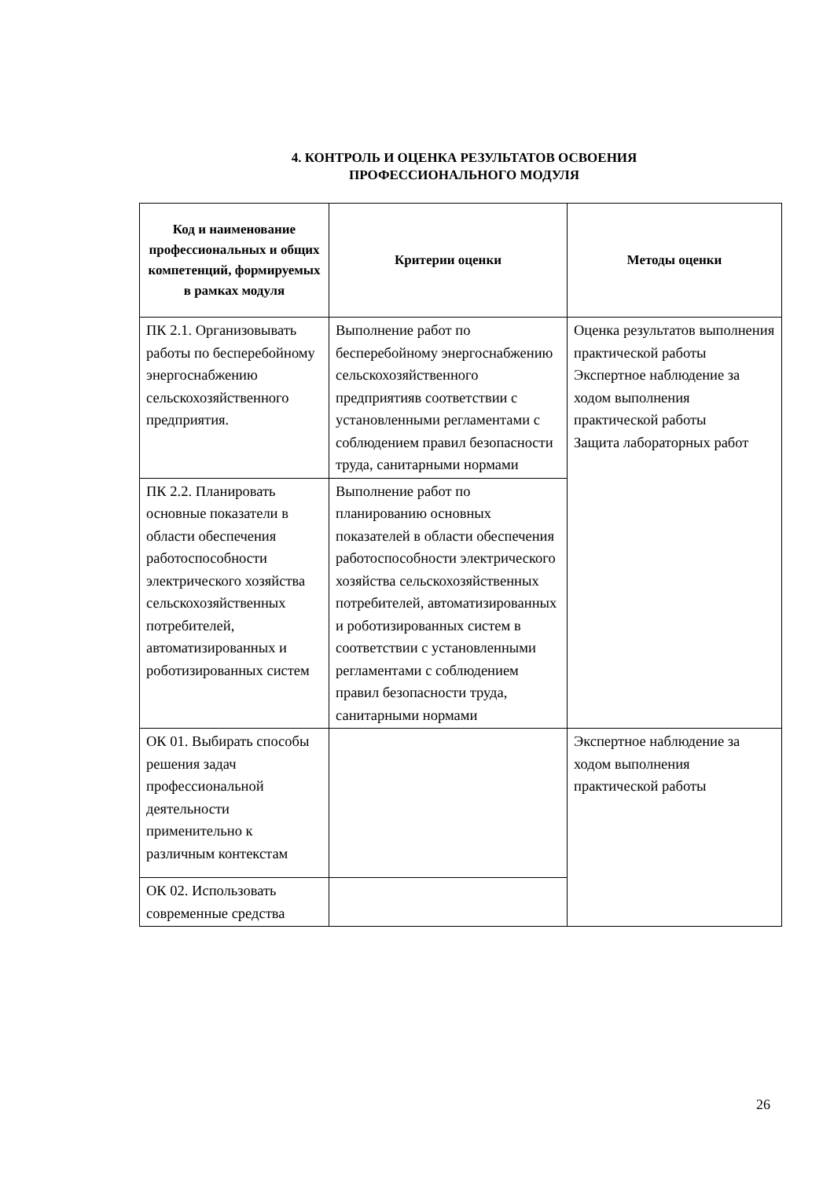4. КОНТРОЛЬ И ОЦЕНКА РЕЗУЛЬТАТОВ ОСВОЕНИЯ
ПРОФЕССИОНАЛЬНОГО МОДУЛЯ
| Код и наименование профессиональных и общих компетенций, формируемых в рамках модуля | Критерии оценки | Методы оценки |
| --- | --- | --- |
| ПК 2.1. Организовывать работы по бесперебойному энергоснабжению сельскохозяйственного предприятия. | Выполнение работ по бесперебойному энергоснабжению сельскохозяйственного предприятияв соответствии с установленными регламентами с соблюдением правил безопасности труда, санитарными нормами | Оценка результатов выполнения практической работы Экспертное наблюдение за ходом выполнения практической работы Защита лабораторных работ |
| ПК 2.2. Планировать основные показатели в области обеспечения работоспособности электрического хозяйства сельскохозяйственных потребителей, автоматизированных и роботизированных систем | Выполнение работ по планированию основных показателей в области обеспечения работоспособности электрического хозяйства сельскохозяйственных потребителей, автоматизированных и роботизированных систем в соответствии с установленными регламентами с соблюдением правил безопасности труда, санитарными нормами | |
| ОК 01. Выбирать способы решения задач профессиональной деятельности применительно к различным контекстам | | Экспертное наблюдение за ходом выполнения практической работы |
| ОК 02. Использовать современные средства | | |
26